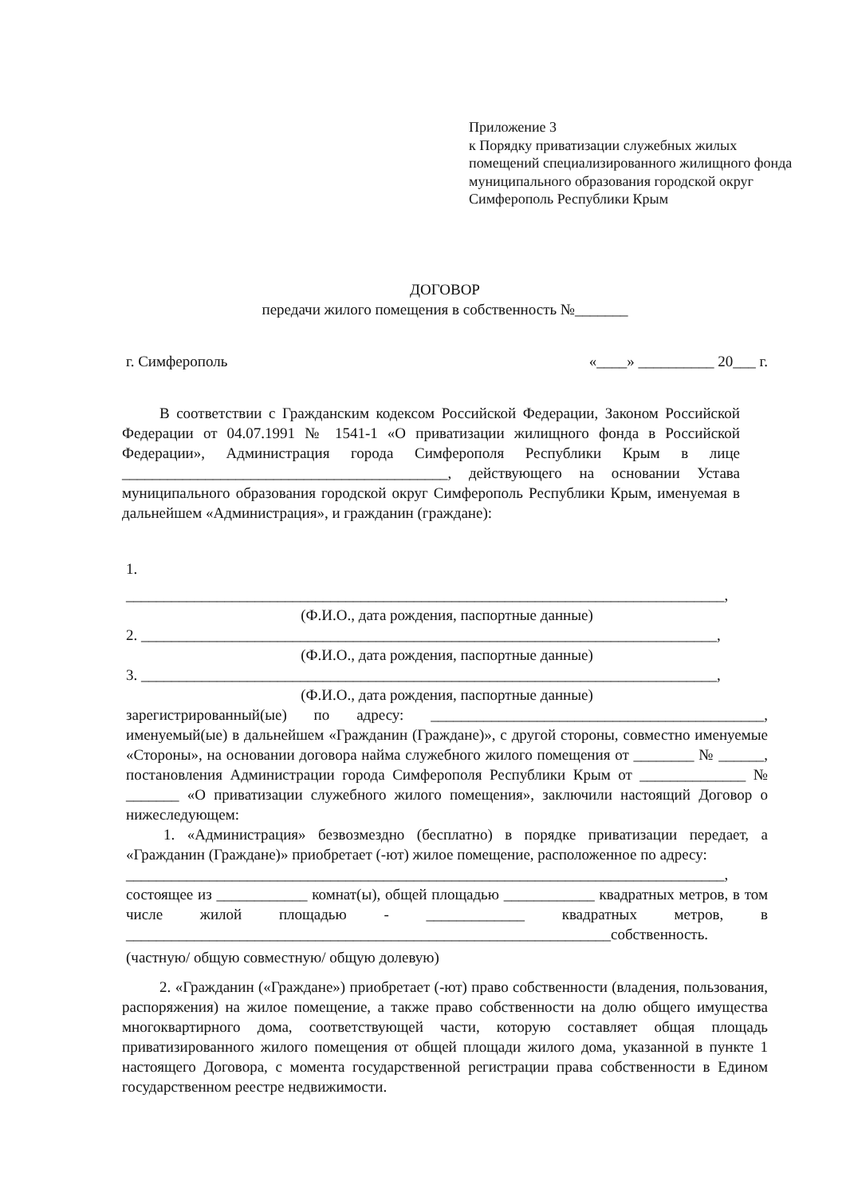Приложение 3
к Порядку приватизации служебных жилых помещений специализированного жилищного фонда муниципального образования городской округ Симферополь Республики Крым
ДОГОВОР
передачи жилого помещения в собственность №_______
г. Симферополь «____» __________ 20___ г.
В соответствии с Гражданским кодексом Российской Федерации, Законом Российской Федерации от 04.07.1991 № 1541-1 «О приватизации жилищного фонда в Российской Федерации», Администрация города Симферополя Республики Крым в лице ___________________________________________, действующего на основании Устава муниципального образования городской округ Симферополь Республики Крым, именуемая в дальнейшем «Администрация», и гражданин (граждане):
1.
_______________________________________________________________________________,
(Ф.И.О., дата рождения, паспортные данные)
2. ____________________________________________________________________________,
(Ф.И.О., дата рождения, паспортные данные)
3. ____________________________________________________________________________,
(Ф.И.О., дата рождения, паспортные данные)
зарегистрированный(ые) по адресу: ____________________________________________, именуемый(ые) в дальнейшем «Гражданин (Граждане)», с другой стороны, совместно именуемые «Стороны», на основании договора найма служебного жилого помещения от ________ № ______, постановления Администрации города Симферополя Республики Крым от ______________ № _______ «О приватизации служебного жилого помещения», заключили настоящий Договор о нижеследующем:
1. «Администрация» безвозмездно (бесплатно) в порядке приватизации передает, а «Гражданин (Граждане)» приобретает (-ют) жилое помещение, расположенное по адресу:
_______________________________________________________________________________,
состоящее из ____________ комнат(ы), общей площадью ____________ квадратных метров, в том числе жилой площадью - _____________ квадратных метров, в ________________________________________________________________собственность.
(частную/ общую совместную/ общую долевую)
2. «Гражданин («Граждане») приобретает (-ют) право собственности (владения, пользования, распоряжения) на жилое помещение, а также право собственности на долю общего имущества многоквартирного дома, соответствующей части, которую составляет общая площадь приватизированного жилого помещения от общей площади жилого дома, указанной в пункте 1 настоящего Договора, с момента государственной регистрации права собственности в Едином государственном реестре недвижимости.